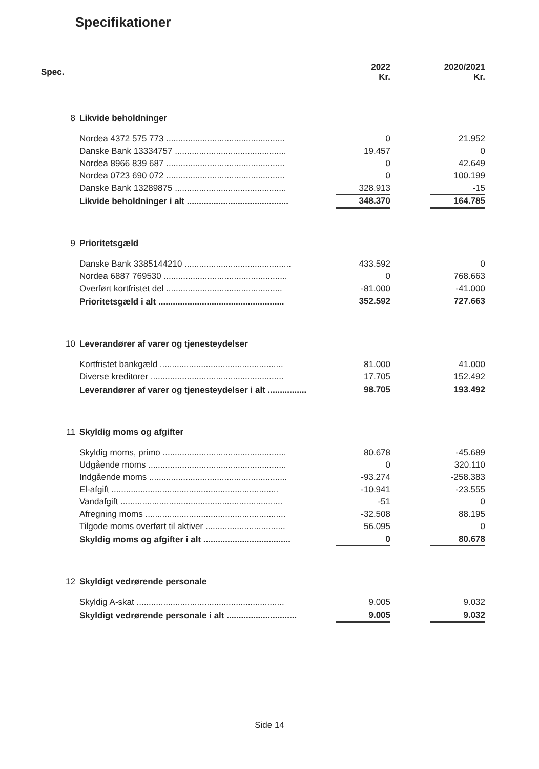Specifikationer
| Spec. | | 2022 Kr. | | 2020/2021 Kr. |
| --- | --- | --- | --- | --- |
| 8 | Likvide beholdninger | | | |
| | Nordea 4372 575 773 ................................................. | 0 | | 21.952 |
| | Danske Bank 13334757 .............................................. | 19.457 | | 0 |
| | Nordea 8966 839 687 ................................................. | 0 | | 42.649 |
| | Nordea 0723 690 072 ................................................. | 0 | | 100.199 |
| | Danske Bank 13289875 .............................................. | 328.913 | | -15 |
| | Likvide beholdninger i alt .......................................... | 348.370 | | 164.785 |
| 9 | Prioritetsgæld | | | |
| | Danske Bank 3385144210 ............................................ | 433.592 | | 0 |
| | Nordea 6887 769530 ................................................... | 0 | | 768.663 |
| | Overført kortfristet del ................................................ | -81.000 | | -41.000 |
| | Prioritetsgæld i alt .................................................... | 352.592 | | 727.663 |
| 10 | Leverandører af varer og tjenesteydelser | | | |
| | Kortfristet bankgæld ................................................... | 81.000 | | 41.000 |
| | Diverse kreditorer ....................................................... | 17.705 | | 152.492 |
| | Leverandører af varer og tjenesteydelser i alt ................ | 98.705 | | 193.492 |
| 11 | Skyldig moms og afgifter | | | |
| | Skyldig moms, primo ................................................... | 80.678 | | -45.689 |
| | Udgående moms ......................................................... | 0 | | 320.110 |
| | Indgående moms ......................................................... | -93.274 | | -258.383 |
| | El-afgift ..................................................................... | -10.941 | | -23.555 |
| | Vandafgift ................................................................... | -51 | | 0 |
| | Afregning moms .......................................................... | -32.508 | | 88.195 |
| | Tilgode moms overført til aktiver ................................. | 56.095 | | 0 |
| | Skyldig moms og afgifter i alt .................................... | 0 | | 80.678 |
| 12 | Skyldigt vedrørende personale | | | |
| | Skyldig A-skat ............................................................. | 9.005 | | 9.032 |
| | Skyldigt vedrørende personale i alt ............................. | 9.005 | | 9.032 |
Side 14